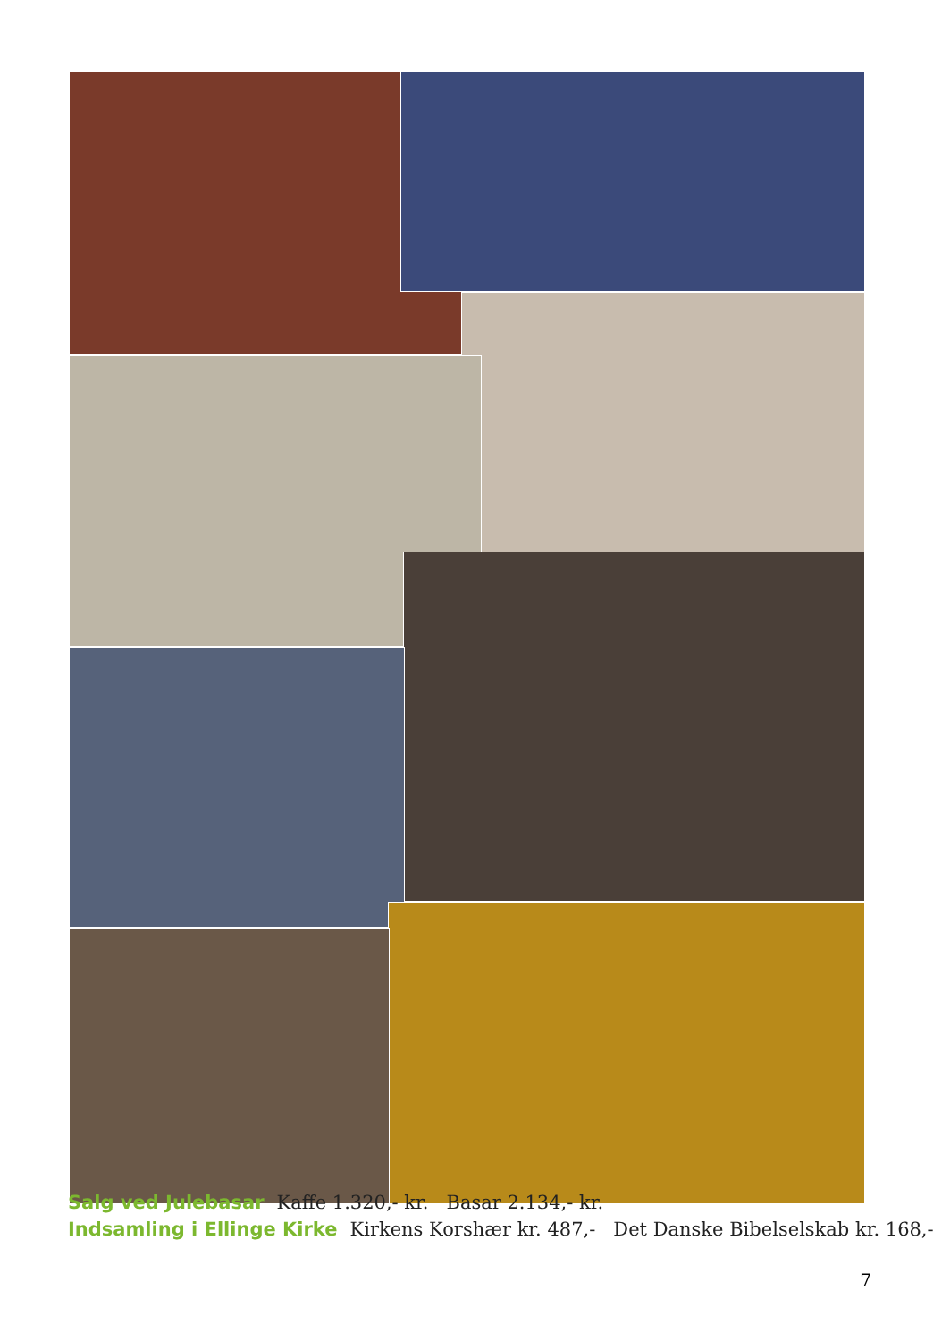Salg ved Julebasar Kaffe 1.320,- kr. Basar 2.134,- kr.
Indsamling i Ellinge Kirke Kirkens Korshær kr. 487,- Det Danske Bibelselskab kr. 168,-
7